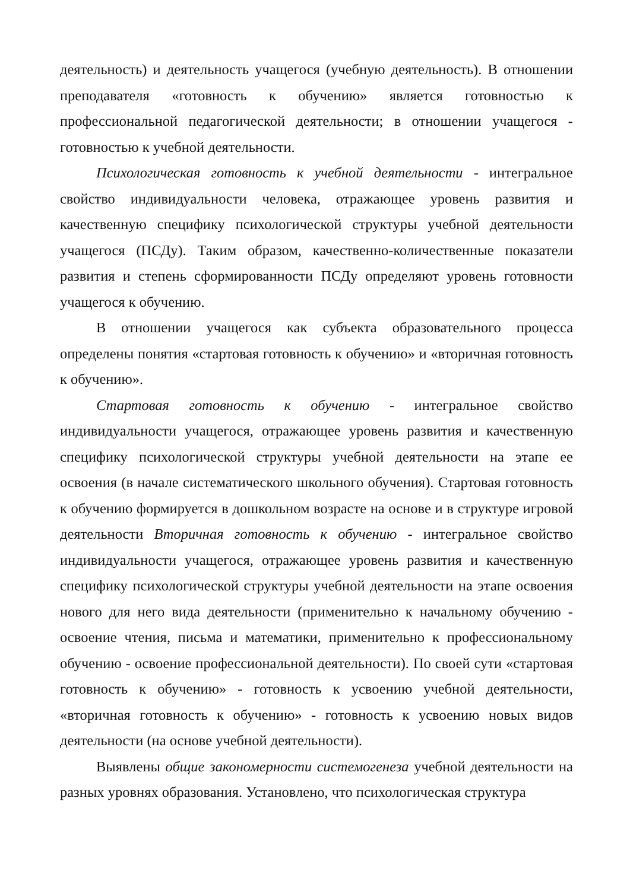деятельность) и деятельность учащегося (учебную деятельность). В отношении преподавателя «готовность к обучению» является готовностью к профессиональной педагогической деятельности; в отношении учащегося - готовностью к учебной деятельности.
Психологическая готовность к учебной деятельности - интегральное свойство индивидуальности человека, отражающее уровень развития и качественную специфику психологической структуры учебной деятельности учащегося (ПСДу). Таким образом, качественно-количественные показатели развития и степень сформированности ПСДу определяют уровень готовности учащегося к обучению.
В отношении учащегося как субъекта образовательного процесса определены понятия «стартовая готовность к обучению» и «вторичная готовность к обучению».
Стартовая готовность к обучению - интегральное свойство индивидуальности учащегося, отражающее уровень развития и качественную специфику психологической структуры учебной деятельности на этапе ее освоения (в начале систематического школьного обучения). Стартовая готовность к обучению формируется в дошкольном возрасте на основе и в структуре игровой деятельности Вторичная готовность к обучению - интегральное свойство индивидуальности учащегося, отражающее уровень развития и качественную специфику психологической структуры учебной деятельности на этапе освоения нового для него вида деятельности (применительно к начальному обучению - освоение чтения, письма и математики, применительно к профессиональному обучению - освоение профессиональной деятельности). По своей сути «стартовая готовность к обучению» - готовность к усвоению учебной деятельности, «вторичная готовность к обучению» - готовность к усвоению новых видов деятельности (на основе учебной деятельности).
Выявлены общие закономерности системогенеза учебной деятельности на разных уровнях образования. Установлено, что психологическая структура